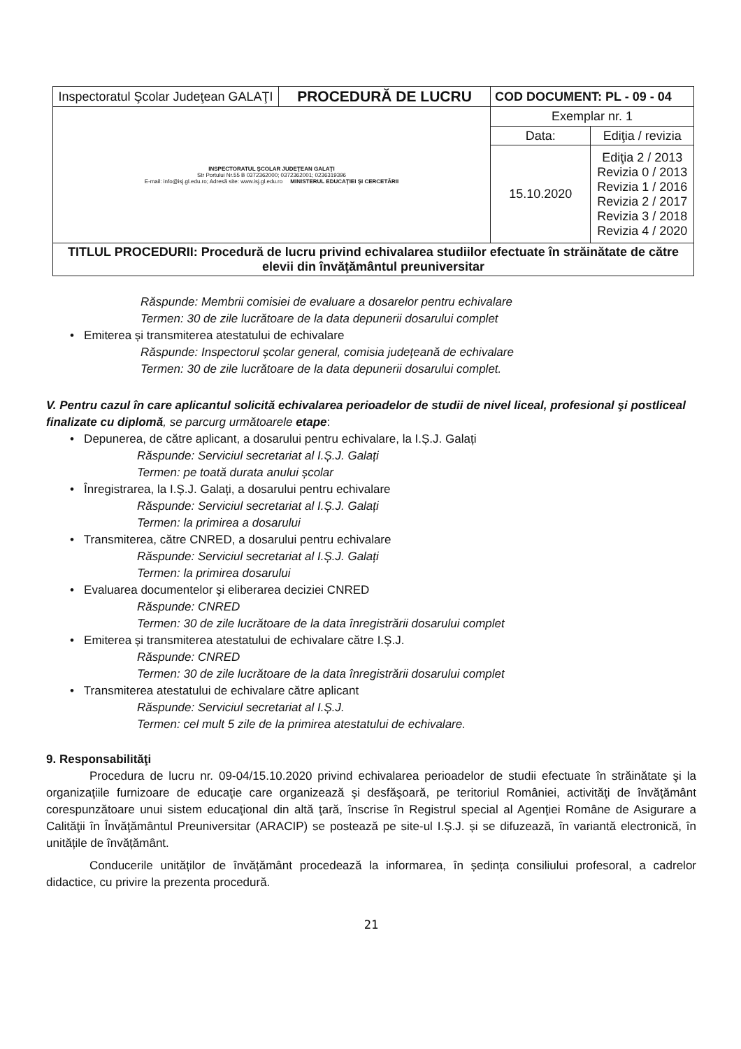| Inspectoratul Şcolar Judeţean GALAŢI | PROCEDURĂ DE LUCRU | COD DOCUMENT: PL - 09 - 04 | |
| INSPECTORATUL ŞCOLAR JUDEŢEAN GALAŢI Str Portului Nr.55 B 0372362000; 0372362001; 0236319396 E-mail: info@isj.gl.edu.ro; Adresă site: www.isj.gl.edu.ro MINISTERUL EDUCAŢIEI ŞI CERCETĂRII | | Exemplar nr. 1 | |
| | | Data: | Ediţia / revizia |
| | | 15.10.2020 | Ediţia 2 / 2013 Revizia 0 / 2013 Revizia 1 / 2016 Revizia 2 / 2017 Revizia 3 / 2018 Revizia 4 / 2020 |
| TITLUL PROCEDURII: Procedură de lucru privind echivalarea studiilor efectuate în străinătate de către elevii din învăţământul preuniversitar | | | |
Răspunde: Membrii comisiei de evaluare a dosarelor pentru echivalare
Termen: 30 de zile lucrătoare de la data depunerii dosarului complet
• Emiterea și transmiterea atestatului de echivalare
Răspunde: Inspectorul școlar general, comisia județeană de echivalare
Termen: 30 de zile lucrătoare de la data depunerii dosarului complet.
V. Pentru cazul în care aplicantul solicită echivalarea perioadelor de studii de nivel liceal, profesional şi postliceal finalizate cu diplomă, se parcurg următoarele etape:
• Depunerea, de către aplicant, a dosarului pentru echivalare, la I.Ș.J. Galați
Răspunde: Serviciul secretariat al I.Ș.J. Galați
Termen: pe toată durata anului școlar
• Înregistrarea, la I.Ș.J. Galați, a dosarului pentru echivalare
Răspunde: Serviciul secretariat al I.Ș.J. Galați
Termen: la primirea a dosarului
• Transmiterea, către CNRED, a dosarului pentru echivalare
Răspunde: Serviciul secretariat al I.Ș.J. Galați
Termen: la primirea dosarului
• Evaluarea documentelor şi eliberarea deciziei CNRED
Răspunde: CNRED
Termen: 30 de zile lucrătoare de la data înregistrării dosarului complet
• Emiterea și transmiterea atestatului de echivalare către I.Ș.J.
Răspunde: CNRED
Termen: 30 de zile lucrătoare de la data înregistrării dosarului complet
• Transmiterea atestatului de echivalare către aplicant
Răspunde: Serviciul secretariat al I.Ș.J.
Termen: cel mult 5 zile de la primirea atestatului de echivalare.
9. Responsabilităţi
Procedura de lucru nr. 09-04/15.10.2020 privind echivalarea perioadelor de studii efectuate în străinătate şi la organizaţiile furnizoare de educaţie care organizează şi desfăşoară, pe teritoriul României, activităţi de învăţământ corespunzătoare unui sistem educaţional din altă ţară, înscrise în Registrul special al Agenţiei Române de Asigurare a Calităţii în Învăţământul Preuniversitar (ARACIP) se postează pe site-ul I.Ș.J. și se difuzează, în variantă electronică, în unitățile de învățământ.
Conducerile unităților de învățământ procedează la informarea, în ședința consiliului profesoral, a cadrelor didactice, cu privire la prezenta procedură.
21